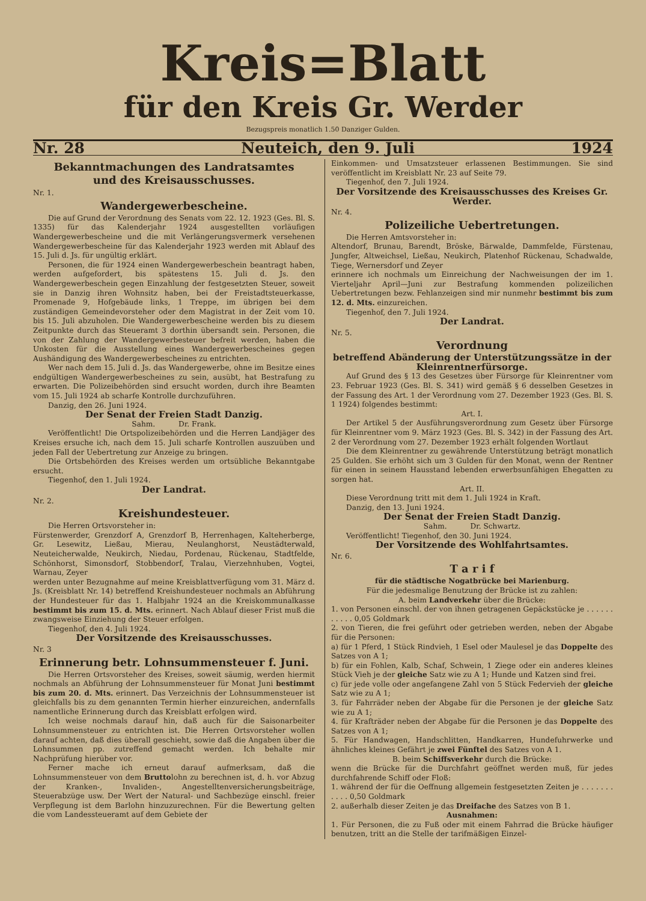Kreis=Blatt
für den Kreis Gr. Werder
Bezugspreis monatlich 1.50 Danziger Gulden.
Nr. 28 Neuteich, den 9. Juli 1924
Bekanntmachungen des Landratsamtes
und des Kreisausschusses.
Nr. 1.
Wandergewerbescheine.
Die auf Grund der Verordnung des Senats vom 22. 12. 1923 (Ges. Bl. S. 1335) für das Kalenderjahr 1924 ausgestellten vorläufigen Wandergewerbescheine und die mit Verlängerungsvermerk versehenen Wandergewerbescheine für das Kalenderjahr 1923 werden mit Ablauf des 15. Juli d. Js. für ungültig erklärt.
Personen, die für 1924 einen Wandergewerbeschein beantragt haben, werden aufgefordert, bis spätestens 15. Juli d. Js. den Wandergewerbeschein gegen Einzahlung der festgesetzten Steuer, soweit sie in Danzig ihren Wohnsitz haben, bei der Freistadtsteuerkasse, Promenade 9, Hofgebäude links, 1 Treppe, im übrigen bei dem zuständigen Gemeindevorsteher oder dem Magistrat in der Zeit vom 10. bis 15. Juli abzuholen. Die Wandergewerbescheine werden bis zu diesem Zeitpunkte durch das Steueramt 3 dorthin übersandt sein. Personen, die von der Zahlung der Wandergewerbesteuer befreit werden, haben die Unkosten für die Ausstellung eines Wandergewerbescheines gegen Aushändigung des Wandergewerbescheines zu entrichten.
Wer nach dem 15. Juli d. Js. das Wandergewerbe, ohne im Besitze eines endgültigen Wandergewerbescheines zu sein, ausübt, hat Bestrafung zu erwarten. Die Polizeibehörden sind ersucht worden, durch ihre Beamten vom 15. Juli 1924 ab scharfe Kontrolle durchzuführen.
Danzig, den 26. Juni 1924.
Der Senat der Freien Stadt Danzig.
Sahm. Dr. Frank.
Veröffentlicht! Die Ortspolizeibehörden und die Herren Landjäger des Kreises ersuche ich, nach dem 15. Juli scharfe Kontrollen auszuüben und jeden Fall der Uebertretung zur Anzeige zu bringen.
Die Ortsbehörden des Kreises werden um ortsübliche Bekanntgabe ersucht.
Tiegenhof, den 1. Juli 1924.
Der Landrat.
Nr. 2.
Kreishundesteuer.
Die Herren Ortsvorsteher in:
Fürstenwerder, Grenzdorf A, Grenzdorf B, Herrenhagen, Kalteherberge, Gr. Lesewitz, Ließau, Mierau, Neulanghorst, Neustädterwald, Neuteicherwalde, Neukirch, Niedau, Pordenau, Rückenau, Stadtfelde, Schönhorst, Simonsdorf, Stobbendorf, Tralau, Vierzehnhuben, Vogtei, Warnau, Zeyer
werden unter Bezugnahme auf meine Kreisblattverfügung vom 31. März d. Js. (Kreisblatt Nr. 14) betreffend Kreishundesteuer nochmals an Abführung der Hundesteuer für das 1. Halbjahr 1924 an die Kreiskommunalkasse bestimmt bis zum 15. d. Mts. erinnert. Nach Ablauf dieser Frist muß die zwangsweise Einziehung der Steuer erfolgen.
Tiegenhof, den 4. Juli 1924.
Der Vorsitzende des Kreisausschusses.
Nr. 3
Erinnerung betr. Lohnsummensteuer f. Juni.
Die Herren Ortsvorsteher des Kreises, soweit säumig, werden hiermit nochmals an Abführung der Lohnsummensteuer für Monat Juni bestimmt bis zum 20. d. Mts. erinnert. Das Verzeichnis der Lohnsummensteuer ist gleichfalls bis zu dem genannten Termin hierher einzureichen, andernfalls namentliche Erinnerung durch das Kreisblatt erfolgen wird.
Ich weise nochmals darauf hin, daß auch für die Saisonarbeiter Lohnsummensteuer zu entrichten ist. Die Herren Ortsvorsteher wollen darauf achten, daß dies überall geschieht, sowie daß die Angaben über die Lohnsummen pp. zutreffend gemacht werden. Ich behalte mir Nachprüfung hierüber vor.
Ferner mache ich erneut darauf aufmerksam, daß die Lohnsummensteuer von dem Bruttolohn zu berechnen ist, d. h. vor Abzug der Kranken-, Invaliden-, Angestelltenversicherungsbeiträge, Steuerabzüge usw. Der Wert der Natural- und Sachbezüge einschl. freier Verpflegung ist dem Barlohn hinzuzurechnen. Für die Bewertung gelten die vom Landessteueramt auf dem Gebiete der
Einkommen- und Umsatzsteuer erlassenen Bestimmungen. Sie sind veröffentlicht im Kreisblatt Nr. 23 auf Seite 79.
Tiegenhof, den 7. Juli 1924.
Der Vorsitzende des Kreisausschusses des Kreises Gr. Werder.
Nr. 4.
Polizeiliche Uebertretungen.
Die Herren Amtsvorsteher in:
Altendorf, Brunau, Barendt, Bröske, Bärwalde, Dammfelde, Fürstenau, Jungfer, Altweichsel, Ließau, Neukirch, Platenhof Rückenau, Schadwalde, Tiege, Wernersdorf und Zeyer
erinnere ich nochmals um Einreichung der Nachweisungen der im 1. Vierteljahr April—Juni zur Bestrafung kommenden polizeilichen Uebertretungen bezw. Fehlanzeigen sind mir nunmehr bestimmt bis zum 12. d. Mts. einzureichen.
Tiegenhof, den 7. Juli 1924.
Der Landrat.
Nr. 5.
Verordnung
betreffend Abänderung der Unterstützungssätze in der Kleinrentnerfürsorge.
Auf Grund des § 13 des Gesetzes über Fürsorge für Kleinrentner vom 23. Februar 1923 (Ges. Bl. S. 341) wird gemäß § 6 desselben Gesetzes in der Fassung des Art. 1 der Verordnung vom 27. Dezember 1923 (Ges. Bl. S. 1 1924) folgendes bestimmt:
Art. I.
Der Artikel 5 der Ausführungsverordnung zum Gesetz über Fürsorge für Kleinrentner vom 9. März 1923 (Ges. Bl. S. 342) in der Fassung des Art. 2 der Verordnung vom 27. Dezember 1923 erhält folgenden Wortlaut
Die dem Kleinrentner zu gewährende Unterstützung beträgt monatlich 25 Gulden. Sie erhöht sich um 3 Gulden für den Monat, wenn der Rentner für einen in seinem Hausstand lebenden erwerbsunfähigen Ehegatten zu sorgen hat.
Art. II.
Diese Verordnung tritt mit dem 1. Juli 1924 in Kraft.
Danzig, den 13. Juni 1924.
Der Senat der Freien Stadt Danzig.
Sahm. Dr. Schwartz.
Veröffentlicht! Tiegenhof, den 30. Juni 1924.
Der Vorsitzende des Wohlfahrtsamtes.
Nr. 6.
T a r i f
für die städtische Nogatbrücke bei Marienburg.
Für die jedesmalige Benutzung der Brücke ist zu zahlen:
A. beim Landverkehr über die Brücke:
1. von Personen einschl. der von ihnen getragenen Gepäckstücke je . . . . . . . . . . . 0,05 Goldmark
2. von Tieren, die frei geführt oder getrieben werden, neben der Abgabe für die Personen:
a) für 1 Pferd, 1 Stück Rindvieh, 1 Esel oder Maulesel je das Doppelte des Satzes von A 1;
b) für ein Fohlen, Kalb, Schaf, Schwein, 1 Ziege oder ein anderes kleines Stück Vieh je der gleiche Satz wie zu A 1; Hunde und Katzen sind frei.
c) für jede volle oder angefangene Zahl von 5 Stück Federvieh der gleiche Satz wie zu A 1;
3. für Fahrräder neben der Abgabe für die Personen je der gleiche Satz wie zu A 1;
4. für Krafträder neben der Abgabe für die Personen je das Doppelte des Satzes von A 1;
5. Für Handwagen, Handschlitten, Handkarren, Hundefuhrwerke und ähnliches kleines Gefährt je zwei Fünftel des Satzes von A 1.
B. beim Schiffsverkehr durch die Brücke:
wenn die Brücke für die Durchfahrt geöffnet werden muß, für jedes durchfahrende Schiff oder Floß:
1. während der für die Oeffnung allgemein festgesetzten Zeiten je . . . . . . . . . . . 0,50 Goldmark
2. außerhalb dieser Zeiten je das Dreifache des Satzes von B 1.
Ausnahmen:
1. Für Personen, die zu Fuß oder mit einem Fahrrad die Brücke häufiger benutzen, tritt an die Stelle der tarifmäßigen Einzel-